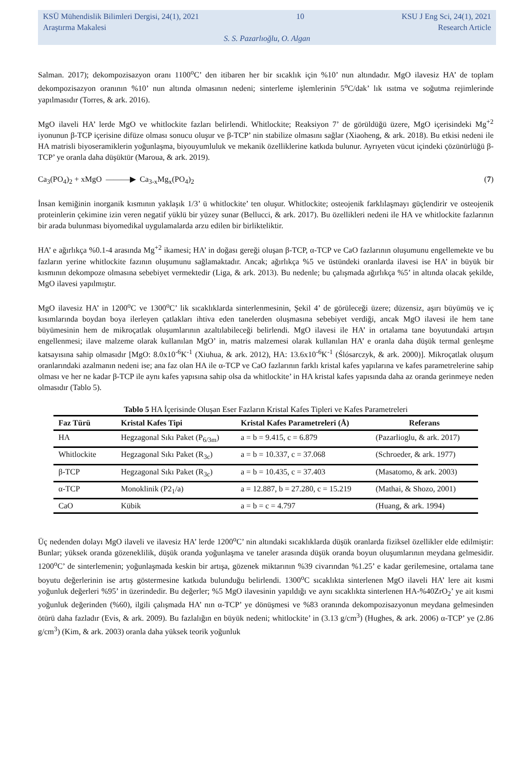KSÜ Mühendislik Bilimleri Dergisi, 24(1), 2021 10 KSU J Eng Sci, 24(1), 2021
Araştırma Makalesi Research Article
S. S. Pazarlıoğlu, O. Algan
Salman. 2017); dekompozisazyon oranı 1100<sup>o</sup>C’ den itibaren her bir sıcaklık için %10’ nun altındadır. MgO ilavesiz HA’ de toplam dekompozisazyon oranının %10’ nun altında olmasının nedeni; sinterleme işlemlerinin 5<sup>o</sup>C/dak’ lık ısıtma ve soğutma rejimlerinde yapılmasıdır (Torres, & ark. 2016).
MgO ilaveli HA’ lerde MgO ve whitlockite fazları belirlendi. Whitlockite; Reaksiyon 7’ de görüldüğü üzere, MgO içerisindeki Mg<sup>+2</sup> iyonunun β-TCP içerisine difüze olması sonucu oluşur ve β-TCP’ nin stabilize olmasını sağlar (Xiaoheng, & ark. 2018). Bu etkisi nedeni ile HA matrisli biyoseramiklerin yoğunlaşma, biyouyumluluk ve mekanik özelliklerine katkıda bulunur. Ayrıyeten vücut içindeki çözünürlüğü β-TCP’ ye oranla daha düşüktür (Maroua, & ark. 2019).
Ca<sub>3</sub>(PO<sub>4</sub>)<sub>2</sub> + xMgO ———▶ Ca<sub>3-x</sub>Mg<sub>x</sub>(PO<sub>4</sub>)<sub>2</sub> (7)
İnsan kemiğinin inorganik kısmının yaklaşık 1/3’ ü whitlockite’ ten oluşur. Whitlockite; osteojenik farklılaşmayı güçlendirir ve osteojenik proteinlerin çekimine izin veren negatif yüklü bir yüzey sunar (Bellucci, & ark. 2017). Bu özellikleri nedeni ile HA ve whitlockite fazlarının bir arada bulunması biyomedikal uygulamalarda arzu edilen bir birlikteliktir.
HA’ e ağırlıkça %0.1-4 arasında Mg<sup>+2</sup> ikamesi; HA’ in doğası gereği oluşan β-TCP, α-TCP ve CaO fazlarının oluşumunu engellemekte ve bu fazların yerine whitlockite fazının oluşumunu sağlamaktadır. Ancak; ağırlıkça %5 ve üstündeki oranlarda ilavesi ise HA’ in büyük bir kısmının dekompoze olmasına sebebiyet vermektedir (Liga, & ark. 2013). Bu nedenle; bu çalışmada ağırlıkça %5’ in altında olacak şekilde, MgO ilavesi yapılmıştır.
MgO ilavesiz HA’ in 1200<sup>o</sup>C ve 1300<sup>o</sup>C’ lik sıcaklıklarda sinterlenmesinin, Şekil 4’ de görüleceği üzere; düzensiz, aşırı büyümüş ve iç kısımlarında boydan boya ilerleyen çatlakları ihtiva eden tanelerden oluşmasına sebebiyet verdiği, ancak MgO ilavesi ile hem tane büyümesinin hem de mikroçatlak oluşumlarının azaltılabileceği belirlendi. MgO ilavesi ile HA’ in ortalama tane boyutundaki artışın engellenmesi; ilave malzeme olarak kullanılan MgO’ in, matris malzemesi olarak kullanılan HA’ e oranla daha düşük termal genleşme katsayısına sahip olmasıdır [MgO: 8.0x10<sup>-6</sup>K<sup>-1</sup> (Xiuhua, & ark. 2012), HA: 13.6x10<sup>-6</sup>K<sup>-1</sup> (Ślósarczyk, & ark. 2000)]. Mikroçatlak oluşum oranlarındaki azalmanın nedeni ise; ana faz olan HA ile α-TCP ve CaO fazlarının farklı kristal kafes yapılarına ve kafes parametrelerine sahip olması ve her ne kadar β-TCP ile aynı kafes yapısına sahip olsa da whitlockite’ in HA kristal kafes yapısında daha az oranda gerinmeye neden olmasıdır (Tablo 5).
Tablo 5 HA İçerisinde Oluşan Eser Fazların Kristal Kafes Tipleri ve Kafes Parametreleri
| Faz Türü | Kristal Kafes Tipi | Kristal Kafes Parametreleri (Å) | Referans |
| --- | --- | --- | --- |
| HA | Hegzagonal Sıkı Paket (P<sub>6/3m</sub>) | a = b = 9.415, c = 6.879 | (Pazarlioglu, & ark. 2017) |
| Whitlockite | Hegzagonal Sıkı Paket (R<sub>3c</sub>) | a = b = 10.337, c = 37.068 | (Schroeder, & ark. 1977) |
| β-TCP | Hegzagonal Sıkı Paket (R<sub>3c</sub>) | a = b = 10.435, c = 37.403 | (Masatomo, & ark. 2003) |
| α-TCP | Monoklinik (P2<sub>1</sub>/a) | a = 12.887, b = 27.280, c = 15.219 | (Mathai, & Shozo, 2001) |
| CaO | Kübik | a = b = c = 4.797 | (Huang, & ark. 1994) |
Üç nedenden dolayı MgO ilaveli ve ilavesiz HA’ lerde 1200<sup>o</sup>C’ nin altındaki sıcaklıklarda düşük oranlarda fiziksel özellikler elde edilmiştir: Bunlar; yüksek oranda gözeneklilik, düşük oranda yoğunlaşma ve taneler arasında düşük oranda boyun oluşumlarının meydana gelmesidir. 1200<sup>o</sup>C’ de sinterlemenin; yoğunlaşmada keskin bir artışa, gözenek miktarının %39 civarından %1.25’ e kadar gerilemesine, ortalama tane boyutu değerlerinin ise artış göstermesine katkıda bulunduğu belirlendi. 1300<sup>o</sup>C sıcaklıkta sinterlenen MgO ilaveli HA’ lere ait kısmi yoğunluk değerleri %95’ in üzerindedir. Bu değerler; %5 MgO ilavesinin yapıldığı ve aynı sıcaklıkta sinterlenen HA-%40ZrO<sub>2</sub>’ ye ait kısmi yoğunluk değerinden (%60), ilgili çalışmada HA’ nın α-TCP’ ye dönüşmesi ve %83 oranında dekompozisazyonun meydana gelmesinden ötürü daha fazladır (Evis, & ark. 2009). Bu fazlalığın en büyük nedeni; whitlockite’ in (3.13 g/cm<sup>3</sup>) (Hughes, & ark. 2006) α-TCP’ ye (2.86 g/cm<sup>3</sup>) (Kim, & ark. 2003) oranla daha yüksek teorik yoğunluk